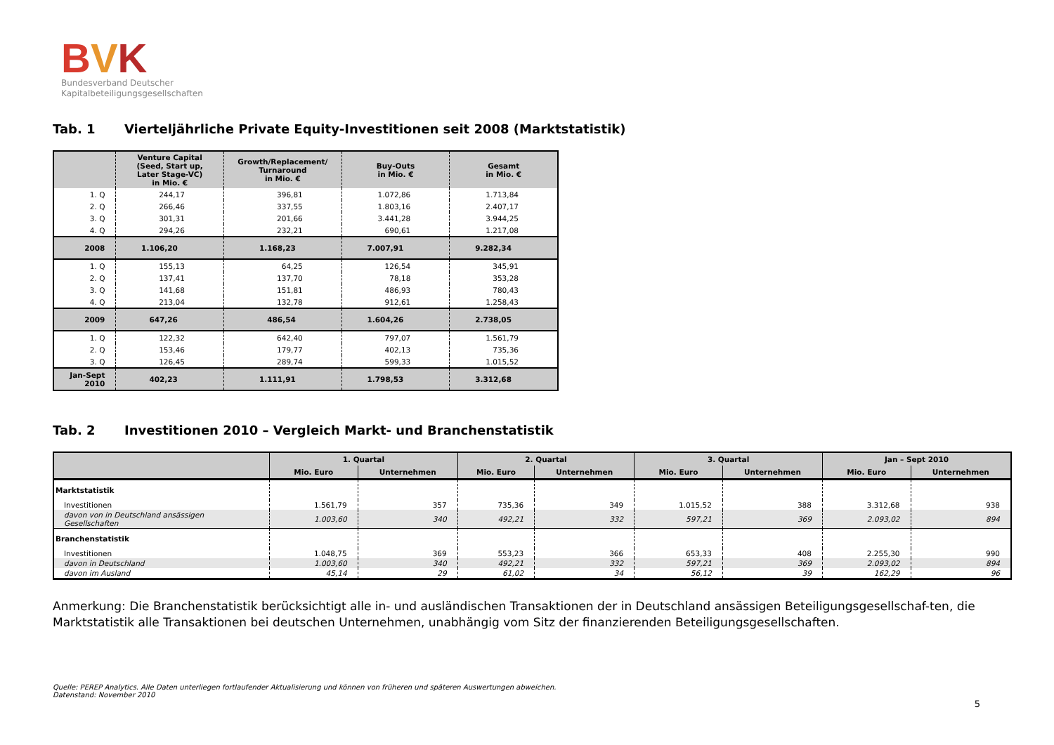BVK
Bundesverband Deutscher
Kapitalbeteiligungsgesellschaften
Tab. 1 Vierteljährliche Private Equity-Investitionen seit 2008 (Marktstatistik)
| | Venture Capital (Seed, Start up, Later Stage-VC) in Mio. € | Growth/Replacement/ Turnaround in Mio. € | Buy-Outs in Mio. € | Gesamt in Mio. € |
| --- | --- | --- | --- | --- |
| 1. Q | 244,17 | 396,81 | 1.072,86 | 1.713,84 |
| 2. Q | 266,46 | 337,55 | 1.803,16 | 2.407,17 |
| 3. Q | 301,31 | 201,66 | 3.441,28 | 3.944,25 |
| 4. Q | 294,26 | 232,21 | 690,61 | 1.217,08 |
| 2008 | 1.106,20 | 1.168,23 | 7.007,91 | 9.282,34 |
| 1. Q | 155,13 | 64,25 | 126,54 | 345,91 |
| 2. Q | 137,41 | 137,70 | 78,18 | 353,28 |
| 3. Q | 141,68 | 151,81 | 486,93 | 780,43 |
| 4. Q | 213,04 | 132,78 | 912,61 | 1.258,43 |
| 2009 | 647,26 | 486,54 | 1.604,26 | 2.738,05 |
| 1. Q | 122,32 | 642,40 | 797,07 | 1.561,79 |
| 2. Q | 153,46 | 179,77 | 402,13 | 735,36 |
| 3. Q | 126,45 | 289,74 | 599,33 | 1.015,52 |
| Jan-Sept 2010 | 402,23 | 1.111,91 | 1.798,53 | 3.312,68 |
Tab. 2 Investitionen 2010 – Vergleich Markt- und Branchenstatistik
| | 1. Quartal | | 2. Quartal | | 3. Quartal | | Jan – Sept 2010 | |
| --- | --- | --- | --- | --- | --- | --- | --- | --- |
| | Mio. Euro | Unternehmen | Mio. Euro | Unternehmen | Mio. Euro | Unternehmen | Mio. Euro | Unternehmen |
| Marktstatistik | | | | | | | | |
| Investitionen | 1.561,79 | 357 | 735,36 | 349 | 1.015,52 | 388 | 3.312,68 | 938 |
| davon von in Deutschland ansässigen Gesellschaften | 1.003,60 | 340 | 492,21 | 332 | 597,21 | 369 | 2.093,02 | 894 |
| Branchenstatistik | | | | | | | | |
| Investitionen | 1.048,75 | 369 | 553,23 | 366 | 653,33 | 408 | 2.255,30 | 990 |
| davon in Deutschland | 1.003,60 | 340 | 492,21 | 332 | 597,21 | 369 | 2.093,02 | 894 |
| davon im Ausland | 45,14 | 29 | 61,02 | 34 | 56,12 | 39 | 162,29 | 96 |
Anmerkung: Die Branchenstatistik berücksichtigt alle in- und ausländischen Transaktionen der in Deutschland ansässigen Beteiligungsgesellschaf-ten, die Marktstatistik alle Transaktionen bei deutschen Unternehmen, unabhängig vom Sitz der finanzierenden Beteiligungsgesellschaften.
Quelle: PEREP Analytics. Alle Daten unterliegen fortlaufender Aktualisierung und können von früheren und späteren Auswertungen abweichen.
Datenstand: November 2010
5